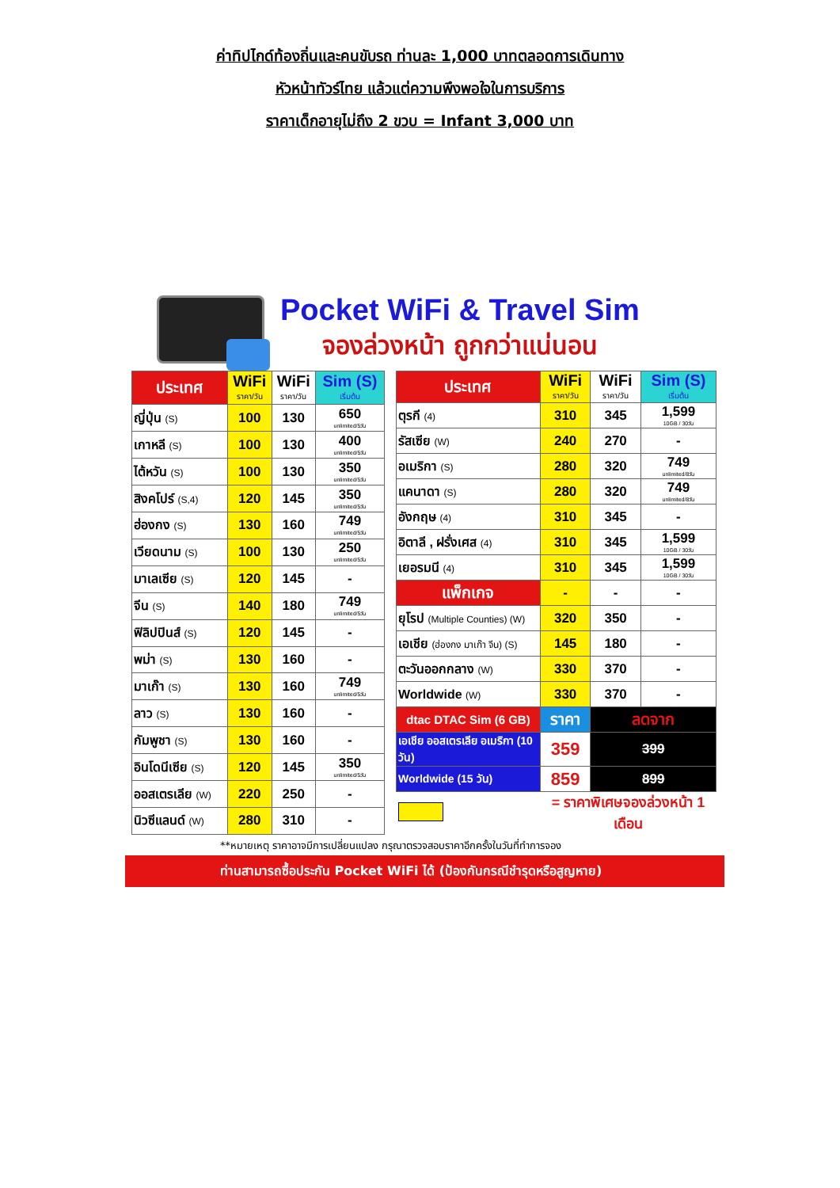ค่าทิปไกด์ท้องถิ่นและคนขับรถ ท่านละ 1,000 บาทตลอดการเดินทาง
หัวหน้าทัวร์ไทย แล้วแต่ความพึงพอใจในการบริการ
ราคาเด็กอายุไม่ถึง 2 ขวบ = Infant 3,000 บาท
Pocket WiFi & Travel Sim
จองล่วงหน้า ถูกกว่าแน่นอน
| ประเทศ | WiFi ราคา/วัน | WiFi ราคา/วัน | Sim (S) เริ่มต้น |
| --- | --- | --- | --- |
| ญี่ปุ่น (S) | 100 | 130 | 650 unlimited/5วัน |
| เกาหลี (S) | 100 | 130 | 400 unlimited/5วัน |
| ไต้หวัน (S) | 100 | 130 | 350 unlimited/5วัน |
| สิงคโปร์ (S,4) | 120 | 145 | 350 unlimited/5วัน |
| ฮ่องกง (S) | 130 | 160 | 749 unlimited/5วัน |
| เวียดนาม (S) | 100 | 130 | 250 unlimited/5วัน |
| มาเลเซีย (S) | 120 | 145 | - |
| จีน (S) | 140 | 180 | 749 unlimited/5วัน |
| ฟิลิปปินส์ (S) | 120 | 145 | - |
| พม่า (S) | 130 | 160 | - |
| มาเก๊า (S) | 130 | 160 | 749 unlimited/5วัน |
| ลาว (S) | 130 | 160 | - |
| กัมพูชา (S) | 130 | 160 | - |
| อินโดนีเซีย (S) | 120 | 145 | 350 unlimited/5วัน |
| ออสเตรเลีย (W) | 220 | 250 | - |
| นิวซีแลนด์ (W) | 280 | 310 | - |
| ประเทศ | WiFi ราคา/วัน | WiFi ราคา/วัน | Sim (S) เริ่มต้น |
| --- | --- | --- | --- |
| ตุรกี (4) | 310 | 345 | 1,599 10GB / 30วัน |
| รัสเซีย (W) | 240 | 270 | - |
| อเมริกา (S) | 280 | 320 | 749 unlimited/8วัน |
| แคนาดา (S) | 280 | 320 | 749 unlimited/8วัน |
| อังกฤษ (4) | 310 | 345 | - |
| อิตาลี , ฝรั่งเศส (4) | 310 | 345 | 1,599 10GB / 30วัน |
| เยอรมนี (4) | 310 | 345 | 1,599 10GB / 30วัน |
| แพ็กเกจ | - | - | - |
| ยุโรป (Multiple Counties) (W) | 320 | 350 | - |
| เอเชีย (ฮ่องกง มาเก๊า จีน) (S) | 145 | 180 | - |
| ตะวันออกกลาง (W) | 330 | 370 | - |
| Worldwide (W) | 330 | 370 | - |
| dtac DTAC Sim (6 GB) | ราคา | ลดจาก | |
| เอเชีย ออสเตรเลีย อเมริกา (10 วัน) | 359 | 399 | |
| Worldwide (15 วัน) | 859 | 899 | |
| | = ราคาพิเศษจองล่วงหน้า 1 เดือน | | |
**หมายเหตุ ราคาอาจมีการเปลี่ยนแปลง กรุณาตรวจสอบราคาอีกครั้งในวันที่ทำการจอง
ท่านสามารถซื้อประกัน Pocket WiFi ได้ (ป้องกันกรณีชำรุดหรือสูญหาย)